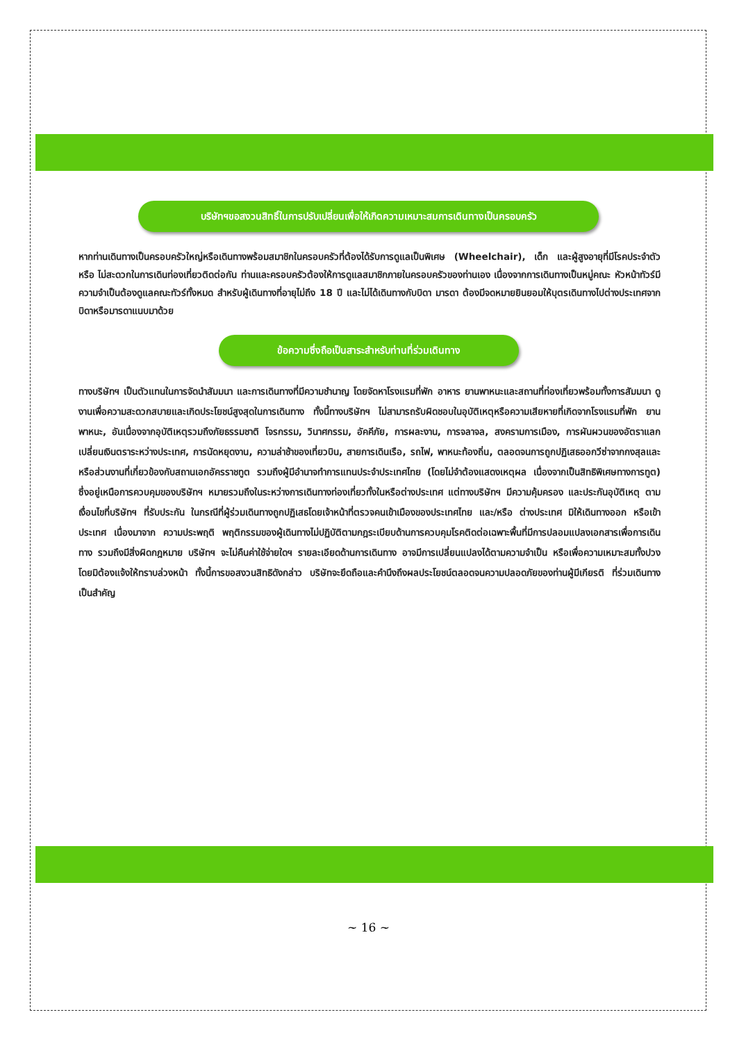บริษัทฯขอสงวนสิทธิ์ในการปรับเปลี่ยนเพื่อให้เกิดความเหมาะสมการเดินทางเป็นครอบครัว
หากท่านเดินทางเป็นครอบครัวใหญ่หรือเดินทางพร้อมสมาชิกในครอบครัวที่ต้องได้รับการดูแลเป็นพิเศษ (Wheelchair), เด็ก และผู้สูงอายุที่มีโรคประจำตัว หรือ ไม่สะดวกในการเดินท่องเที่ยวติดต่อกัน ท่านและครอบครัวต้องให้การดูแลสมาชิกภายในครอบครัวของท่านเอง เนื่องจากการเดินทางเป็นหมู่คณะ หัวหน้าทัวร์มีความจำเป็นต้องดูแลคณะทัวร์ทั้งหมด สำหรับผู้เดินทางที่อายุไม่ถึง 18 ปี และไม่ได้เดินทางกับบิดา มารดา ต้องมีจดหมายยินยอมให้บุตรเดินทางไปต่างประเทศจากบิดาหรือมารดาแนบมาด้วย
ข้อความซึ่งถือเป็นสาระสำหรับท่านที่ร่วมเดินทาง
ทางบริษัทฯ เป็นตัวแทนในการจัดนำสัมมนา และการเดินทางที่มีความชำนาญ โดยจัดหาโรงแรมที่พัก อาหาร ยานพาหนะและสถานที่ท่องเที่ยวพร้อมทั้งการสัมมนา ดูงานเพื่อความสะดวกสบายและเกิดประโยชน์สูงสุดในการเดินทาง ทั้งนี้ทางบริษัทฯ ไม่สามารถรับผิดชอบในอุบัติเหตุหรือความเสียหายที่เกิดจากโรงแรมที่พัก ยานพาหนะ, อันเนื่องจากอุบัติเหตุรวมถึงภัยธรรมชาติ โจรกรรม, วินาศกรรม, อัคคีภัย, การผละงาน, การจลาจล, สงครามการเมือง, การผันผวนของอัตราแลกเปลี่ยนเงินตราระหว่างประเทศ, การนัดหยุดงาน, ความล่าช้าของเที่ยวบิน, สายการเดินเรือ, รถไฟ, พาหนะท้องถิ่น, ตลอดจนการถูกปฏิเสธออกวีซ่าจากกงสุลและหรือส่วนงานที่เกี่ยวข้องกับสถานเอกอัครราชทูต รวมถึงผู้มีอำนาจทำการแทนประจำประเทศไทย (โดยไม่จำต้องแสดงเหตุผล เนื่องจากเป็นสิทธิพิเศษทางการทูต) ซึ่งอยู่เหนือการควบคุมของบริษัทฯ หมายรวมถึงในระหว่างการเดินทางท่องเที่ยวทั้งในหรือต่างประเทศ แต่ทางบริษัทฯ มีความคุ้มครอง และประกันอุบัติเหตุ ตามเงื่อนไขที่บริษัทฯ ที่รับประกัน ในกรณีที่ผู้ร่วมเดินทางถูกปฏิเสธโดยเจ้าหน้าที่ตรวจคนเข้าเมืองของประเทศไทย และ/หรือ ต่างประเทศ มิให้เดินทางออก หรือเข้าประเทศ เนื่องมาจาก ความประพฤติ พฤติกรรมของผู้เดินทางไม่ปฏิบัติตามกฎระเบียบด้านการควบคุมโรคติดต่อเฉพาะพื้นที่มีการปลอมแปลงเอกสารเพื่อการเดินทาง รวมถึงมีสิ่งผิดกฎหมาย บริษัทฯ จะไม่คืนค่าใช้จ่ายใดฯ รายละเอียดด้านการเดินทาง อาจมีการเปลี่ยนแปลงได้ตามความจำเป็น หรือเพื่อความเหมาะสมทั้งปวง โดยมิต้องแจ้งให้ทราบล่วงหน้า ทั้งนี้การขอสงวนสิทธิดังกล่าว บริษัทจะยึดถือและคำนึงถึงผลประโยชน์ตลอดจนความปลอดภัยของท่านผู้มีเกียรติ ที่ร่วมเดินทางเป็นสำคัญ
~ 16 ~